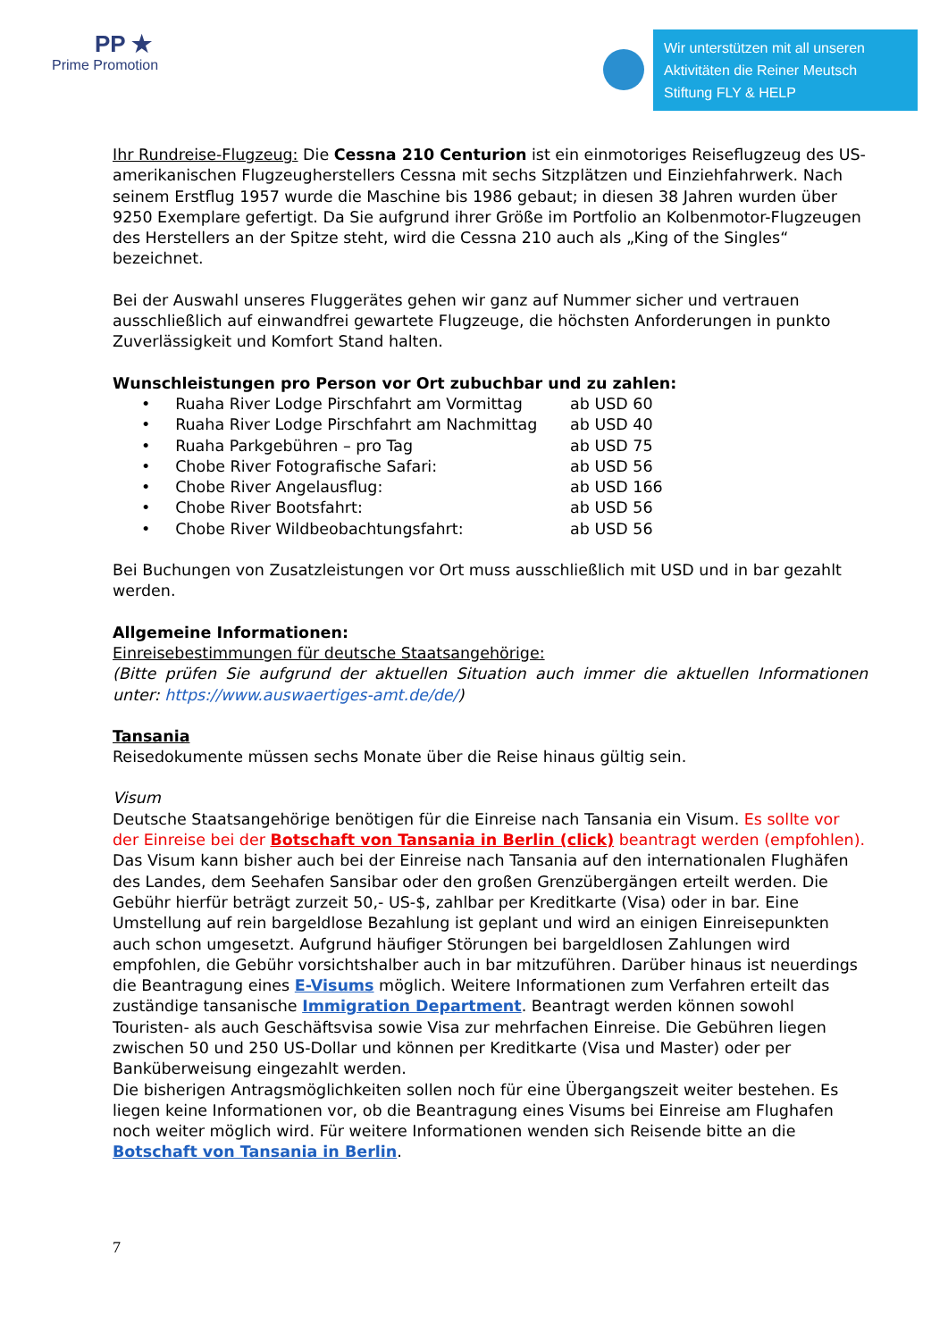PP ★
Prime Promotion
Wir unterstützen mit all unseren Aktivitäten die Reiner Meutsch Stiftung FLY & HELP
Ihr Rundreise-Flugzeug: Die Cessna 210 Centurion ist ein einmotoriges Reiseflugzeug des US-amerikanischen Flugzeugherstellers Cessna mit sechs Sitzplätzen und Einziehfahrwerk. Nach seinem Erstflug 1957 wurde die Maschine bis 1986 gebaut; in diesen 38 Jahren wurden über 9250 Exemplare gefertigt. Da Sie aufgrund ihrer Größe im Portfolio an Kolbenmotor-Flugzeugen des Herstellers an der Spitze steht, wird die Cessna 210 auch als „King of the Singles“ bezeichnet.
Bei der Auswahl unseres Fluggerätes gehen wir ganz auf Nummer sicher und vertrauen ausschließlich auf einwandfrei gewartete Flugzeuge, die höchsten Anforderungen in punkto Zuverlässigkeit und Komfort Stand halten.
Wunschleistungen pro Person vor Ort zubuchbar und zu zahlen:
• Ruaha River Lodge Pirschfahrt am Vormittag ab USD 60
• Ruaha River Lodge Pirschfahrt am Nachmittag ab USD 40
• Ruaha Parkgebühren – pro Tag ab USD 75
• Chobe River Fotografische Safari: ab USD 56
• Chobe River Angelausflug: ab USD 166
• Chobe River Bootsfahrt: ab USD 56
• Chobe River Wildbeobachtungsfahrt: ab USD 56
Bei Buchungen von Zusatzleistungen vor Ort muss ausschließlich mit USD und in bar gezahlt werden.
Allgemeine Informationen:
Einreisebestimmungen für deutsche Staatsangehörige:
(Bitte prüfen Sie aufgrund der aktuellen Situation auch immer die aktuellen Informationen unter: https://www.auswaertiges-amt.de/de/)
Tansania
Reisedokumente müssen sechs Monate über die Reise hinaus gültig sein.
Visum
Deutsche Staatsangehörige benötigen für die Einreise nach Tansania ein Visum. Es sollte vor der Einreise bei der Botschaft von Tansania in Berlin (click) beantragt werden (empfohlen).
Das Visum kann bisher auch bei der Einreise nach Tansania auf den internationalen Flughäfen des Landes, dem Seehafen Sansibar oder den großen Grenzübergängen erteilt werden. Die Gebühr hierfür beträgt zurzeit 50,- US-$, zahlbar per Kreditkarte (Visa) oder in bar. Eine Umstellung auf rein bargeldlose Bezahlung ist geplant und wird an einigen Einreisepunkten auch schon umgesetzt. Aufgrund häufiger Störungen bei bargeldlosen Zahlungen wird empfohlen, die Gebühr vorsichtshalber auch in bar mitzuführen. Darüber hinaus ist neuerdings die Beantragung eines E-Visums möglich. Weitere Informationen zum Verfahren erteilt das zuständige tansanische Immigration Department. Beantragt werden können sowohl Touristen- als auch Geschäftsvisa sowie Visa zur mehrfachen Einreise. Die Gebühren liegen zwischen 50 und 250 US-Dollar und können per Kreditkarte (Visa und Master) oder per Banküberweisung eingezahlt werden.
Die bisherigen Antragsmöglichkeiten sollen noch für eine Übergangszeit weiter bestehen. Es liegen keine Informationen vor, ob die Beantragung eines Visums bei Einreise am Flughafen noch weiter möglich wird. Für weitere Informationen wenden sich Reisende bitte an die Botschaft von Tansania in Berlin.
7